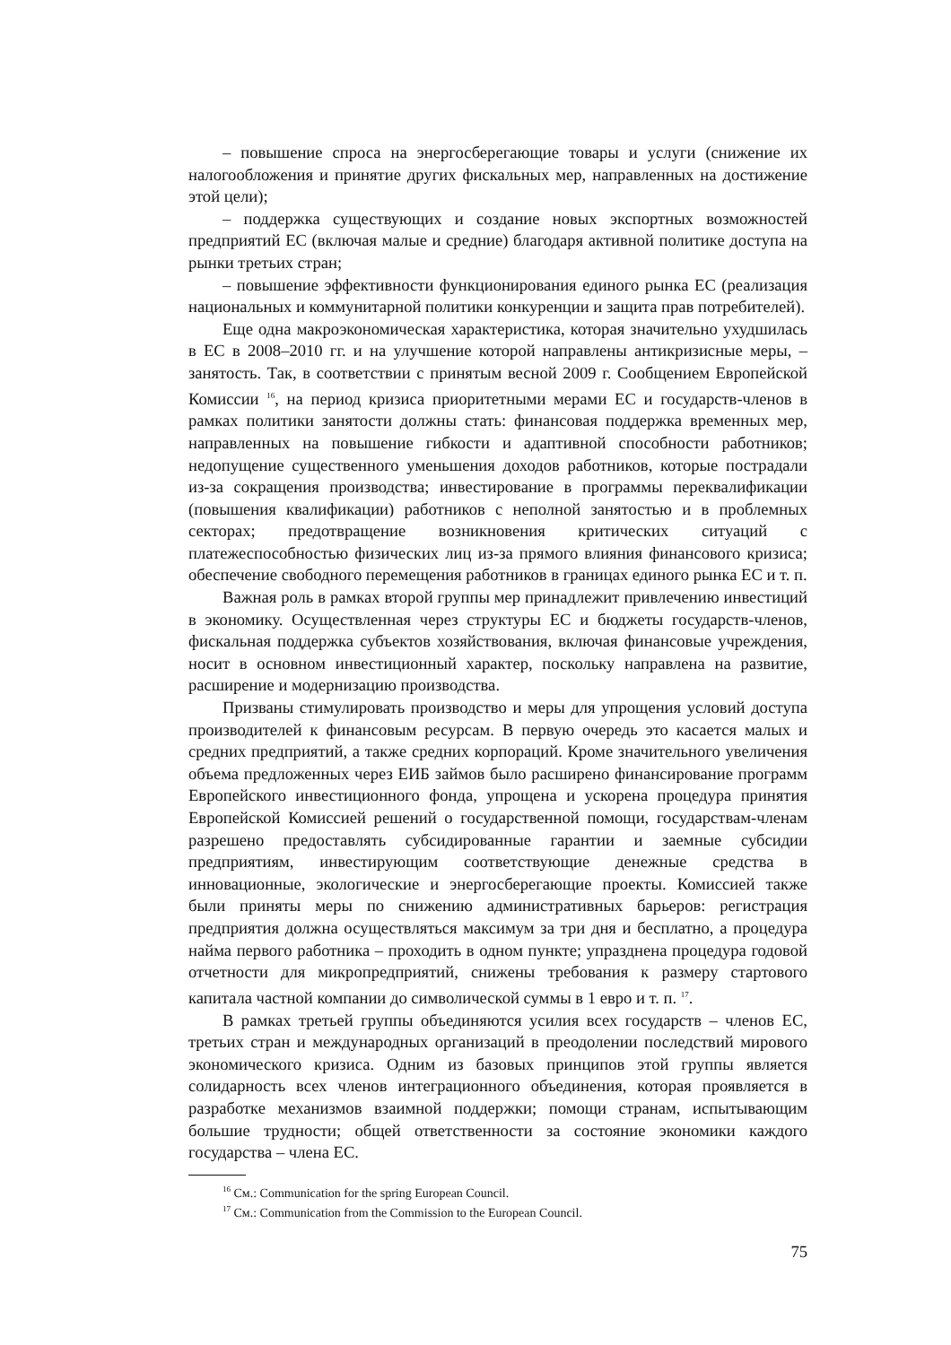– повышение спроса на энергосберегающие товары и услуги (снижение их налогообложения и принятие других фискальных мер, направленных на достижение этой цели);
– поддержка существующих и создание новых экспортных возможностей предприятий ЕС (включая малые и средние) благодаря активной политике доступа на рынки третьих стран;
– повышение эффективности функционирования единого рынка ЕС (реализация национальных и коммунитарной политики конкуренции и защита прав потребителей).
Еще одна макроэкономическая характеристика, которая значительно ухудшилась в ЕС в 2008–2010 гг. и на улучшение которой направлены антикризисные меры, – занятость. Так, в соответствии с принятым весной 2009 г. Сообщением Европейской Комиссии <sup>16</sup>, на период кризиса приоритетными мерами ЕС и государств-членов в рамках политики занятости должны стать: финансовая поддержка временных мер, направленных на повышение гибкости и адаптивной способности работников; недопущение существенного уменьшения доходов работников, которые пострадали из-за сокращения производства; инвестирование в программы переквалификации (повышения квалификации) работников с неполной занятостью и в проблемных секторах; предотвращение возникновения критических ситуаций с платежеспособностью физических лиц из-за прямого влияния финансового кризиса; обеспечение свободного перемещения работников в границах единого рынка ЕС и т. п.
Важная роль в рамках второй группы мер принадлежит привлечению инвестиций в экономику. Осуществленная через структуры ЕС и бюджеты государств-членов, фискальная поддержка субъектов хозяйствования, включая финансовые учреждения, носит в основном инвестиционный характер, поскольку направлена на развитие, расширение и модернизацию производства.
Призваны стимулировать производство и меры для упрощения условий доступа производителей к финансовым ресурсам. В первую очередь это касается малых и средних предприятий, а также средних корпораций. Кроме значительного увеличения объема предложенных через ЕИБ займов было расширено финансирование программ Европейского инвестиционного фонда, упрощена и ускорена процедура принятия Европейской Комиссией решений о государственной помощи, государствам-членам разрешено предоставлять субсидированные гарантии и заемные субсидии предприятиям, инвестирующим соответствующие денежные средства в инновационные, экологические и энергосберегающие проекты. Комиссией также были приняты меры по снижению административных барьеров: регистрация предприятия должна осуществляться максимум за три дня и бесплатно, а процедура найма первого работника – проходить в одном пункте; упразднена процедура годовой отчетности для микропредприятий, снижены требования к размеру стартового капитала частной компании до символической суммы в 1 евро и т. п. <sup>17</sup>.
В рамках третьей группы объединяются усилия всех государств – членов ЕС, третьих стран и международных организаций в преодолении последствий мирового экономического кризиса. Одним из базовых принципов этой группы является солидарность всех членов интеграционного объединения, которая проявляется в разработке механизмов взаимной поддержки; помощи странам, испытывающим большие трудности; общей ответственности за состояние экономики каждого государства – члена ЕС.
<sup>16</sup> См.: Communication for the spring European Council.
<sup>17</sup> См.: Communication from the Commission to the European Council.
75